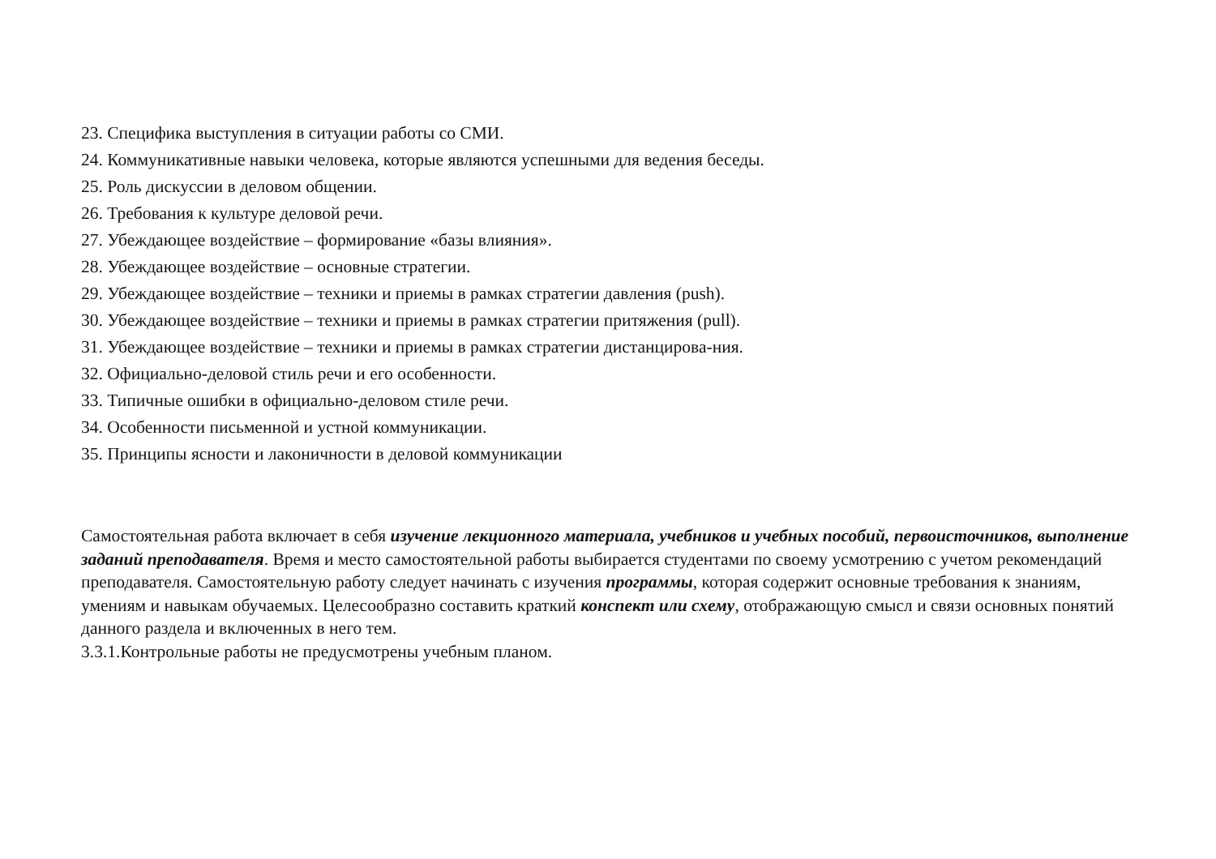23. Специфика выступления в ситуации работы со СМИ.
24. Коммуникативные навыки человека, которые являются успешными для ведения беседы.
25. Роль дискуссии в деловом общении.
26. Требования к культуре деловой речи.
27. Убеждающее воздействие – формирование «базы влияния».
28. Убеждающее воздействие – основные стратегии.
29. Убеждающее воздействие – техники и приемы в рамках стратегии давления (push).
30. Убеждающее воздействие – техники и приемы в рамках стратегии притяжения (pull).
31. Убеждающее воздействие – техники и приемы в рамках стратегии дистанцирова-ния.
32. Официально-деловой стиль речи и его особенности.
33. Типичные ошибки в официально-деловом стиле речи.
34. Особенности письменной и устной коммуникации.
35. Принципы ясности и лаконичности в деловой коммуникации
Самостоятельная работа включает в себя изучение лекционного материала, учебников и учебных пособий, первоисточников, выполнение заданий преподавателя. Время и место самостоятельной работы выбирается студентами по своему усмотрению с учетом рекомендаций преподавателя. Самостоятельную работу следует начинать с изучения программы, которая содержит основные требования к знаниям, умениям и навыкам обучаемых. Целесообразно составить краткий конспект или схему, отображающую смысл и связи основных понятий данного раздела и включенных в него тем.
3.3.1.Контрольные работы не предусмотрены учебным планом.